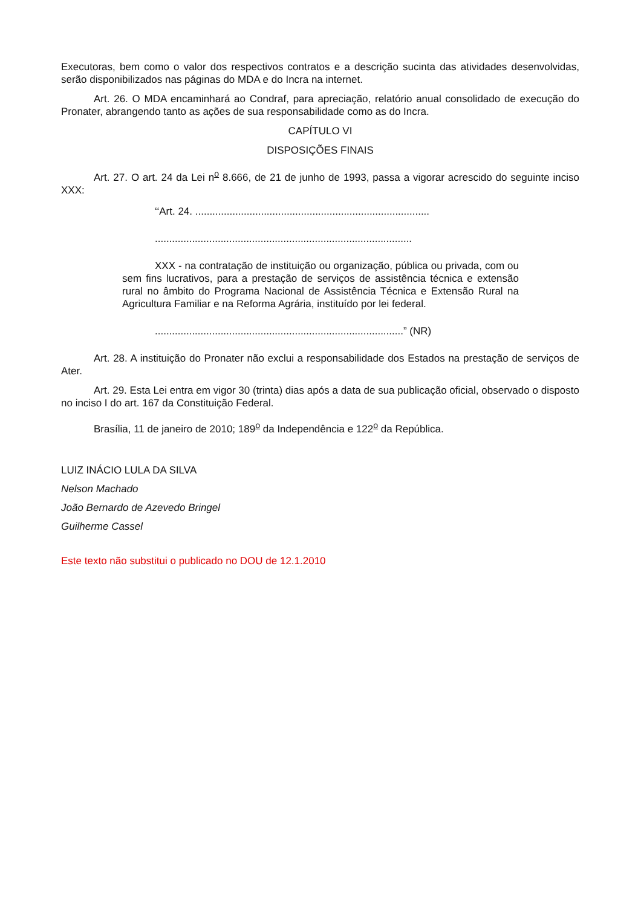Executoras, bem como o valor dos respectivos contratos e a descrição sucinta das atividades desenvolvidas, serão disponibilizados nas páginas do MDA e do Incra na internet.
Art. 26. O MDA encaminhará ao Condraf, para apreciação, relatório anual consolidado de execução do Pronater, abrangendo tanto as ações de sua responsabilidade como as do Incra.
CAPÍTULO VI
DISPOSIÇÕES FINAIS
Art. 27. O art. 24 da Lei n<sup>o</sup> 8.666, de 21 de junho de 1993, passa a vigorar acrescido do seguinte inciso XXX:
‘‘Art. 24. ..................................................................................
..........................................................................................
XXX - na contratação de instituição ou organização, pública ou privada, com ou sem fins lucrativos, para a prestação de serviços de assistência técnica e extensão rural no âmbito do Programa Nacional de Assistência Técnica e Extensão Rural na Agricultura Familiar e na Reforma Agrária, instituído por lei federal.
.......................................................................................” (NR)
Art. 28. A instituição do Pronater não exclui a responsabilidade dos Estados na prestação de serviços de Ater.
Art. 29. Esta Lei entra em vigor 30 (trinta) dias após a data de sua publicação oficial, observado o disposto no inciso I do art. 167 da Constituição Federal.
Brasília, 11 de janeiro de 2010; 189<sup>o</sup> da Independência e 122<sup>o</sup> da República.
LUIZ INÁCIO LULA DA SILVA
Nelson Machado
João Bernardo de Azevedo Bringel
Guilherme Cassel
Este texto não substitui o publicado no DOU de 12.1.2010